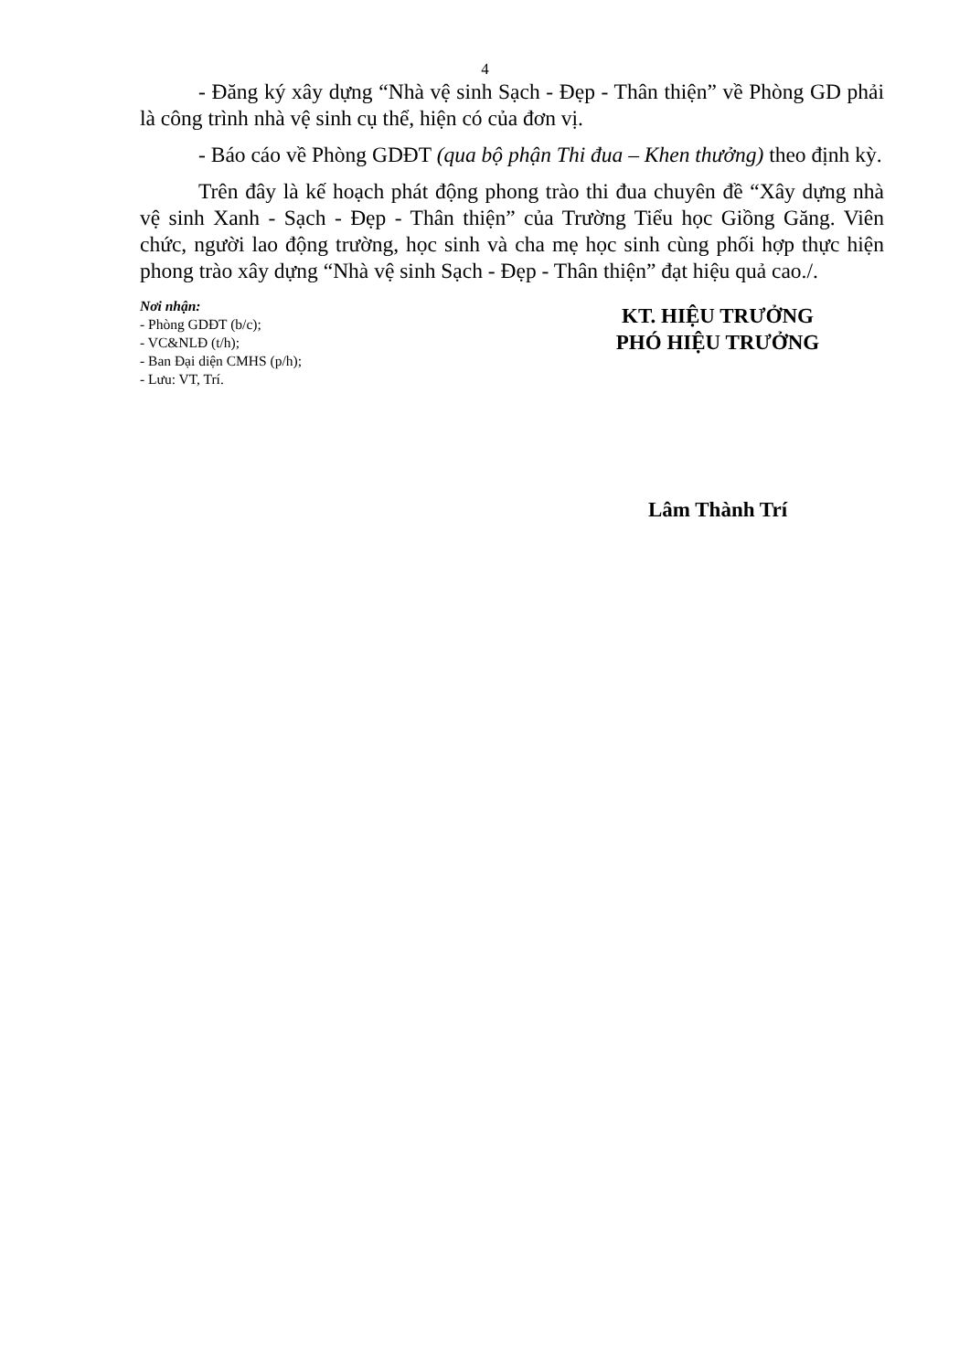4
- Đăng ký xây dựng “Nhà vệ sinh Sạch - Đẹp - Thân thiện” về Phòng GD phải là công trình nhà vệ sinh cụ thể, hiện có của đơn vị.
- Báo cáo về Phòng GDĐT (qua bộ phận Thi đua – Khen thưởng) theo định kỳ.
Trên đây là kế hoạch phát động phong trào thi đua chuyên đề “Xây dựng nhà vệ sinh Xanh - Sạch - Đẹp - Thân thiện” của Trường Tiểu học Giồng Găng. Viên chức, người lao động trường, học sinh và cha mẹ học sinh cùng phối hợp thực hiện phong trào xây dựng “Nhà vệ sinh Sạch - Đẹp - Thân thiện” đạt hiệu quả cao./.
Nơi nhận:
- Phòng GDĐT (b/c);
- VC&NLĐ (t/h);
- Ban Đại diện CMHS (p/h);
- Lưu: VT, Trí.
KT. HIỆU TRƯỞNG
PHÓ HIỆU TRƯỞNG
Lâm Thành Trí